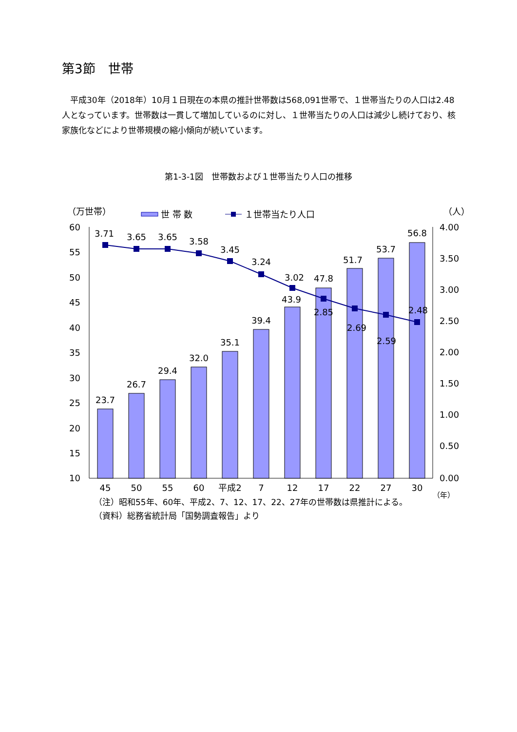第3節　世帯
　平成30年（2018年）10月１日現在の本県の推計世帯数は568,091世帯で、１世帯当たりの人口は2.48人となっています。世帯数は一貫して増加しているのに対し、１世帯当たりの人口は減少し続けており、核家族化などにより世帯規模の縮小傾向が続いています。
第1-3-1図　世帯数および１世帯当たり人口の推移
（万世帯）
世 帯 数
１世帯当たり人口
（人）
60
55
50
45
40
35
30
25
20
15
10
4.00
3.50
3.00
2.50
2.00
1.50
1.00
0.50
0.00
3.71
3.65
3.65
3.58
3.45
3.24
3.02
2.85
2.69
2.59
2.48
23.7
26.7
29.4
32.0
35.1
39.4
43.9
47.8
51.7
53.7
56.8
45
50
55
60
平成2
7
12
17
22
27
30
（年）
（注）昭和55年、60年、平成2、7、12、17、22、27年の世帯数は県推計による。
（資料）総務省統計局「国勢調査報告」より